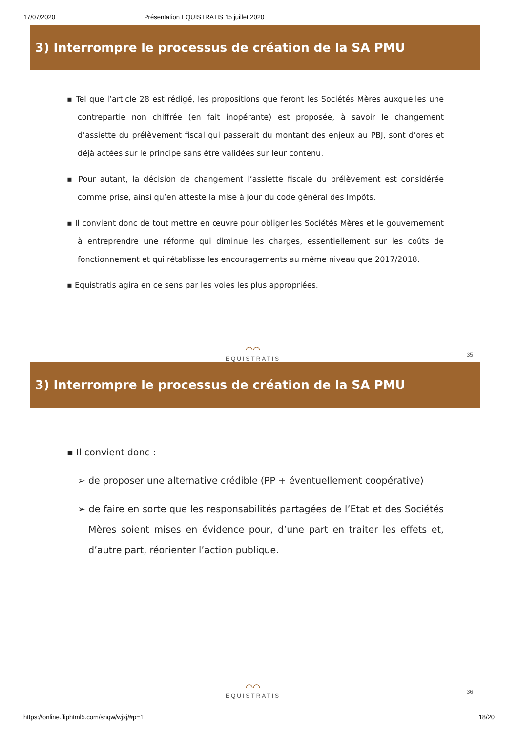17/07/2020 Présentation EQUISTRATIS 15 juillet 2020
3) Interrompre le processus de création de la SA PMU
▪ Tel que l’article 28 est rédigé, les propositions que feront les Sociétés Mères auxquelles une contrepartie non chiffrée (en fait inopérante) est proposée, à savoir le changement d’assiette du prélèvement fiscal qui passerait du montant des enjeux au PBJ, sont d’ores et déjà actées sur le principe sans être validées sur leur contenu.
▪ Pour autant, la décision de changement l’assiette fiscale du prélèvement est considérée comme prise, ainsi qu’en atteste la mise à jour du code général des Impôts.
▪ Il convient donc de tout mettre en œuvre pour obliger les Sociétés Mères et le gouvernement à entreprendre une réforme qui diminue les charges, essentiellement sur les coûts de fonctionnement et qui rétablisse les encouragements au même niveau que 2017/2018.
▪ Equistratis agira en ce sens par les voies les plus appropriées.
⌒⌒
EQUISTRATIS
35
3) Interrompre le processus de création de la SA PMU
▪ Il convient donc :
➢ de proposer une alternative crédible (PP + éventuellement coopérative)
➢ de faire en sorte que les responsabilités partagées de l’Etat et des Sociétés Mères soient mises en évidence pour, d’une part en traiter les effets et, d’autre part, réorienter l’action publique.
⌒⌒
EQUISTRATIS
36
https://online.fliphtml5.com/snqw/wjxj/#p=1 18/20